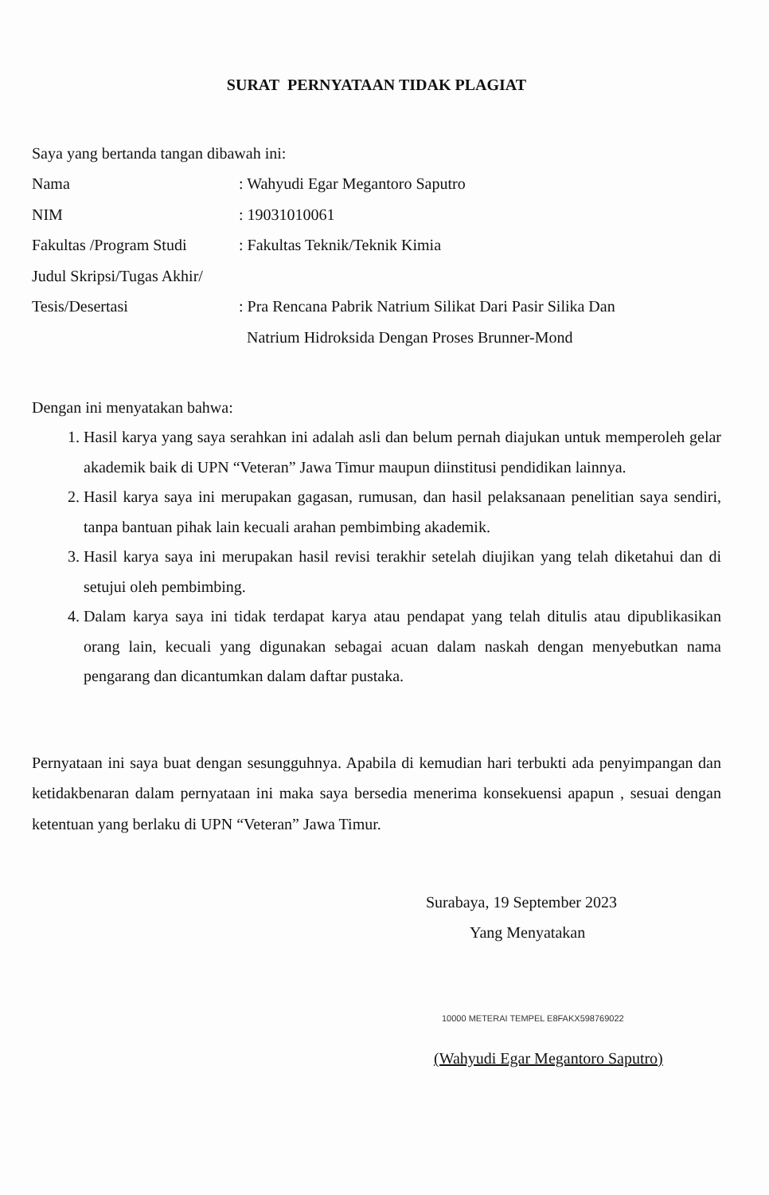SURAT PERNYATAAN TIDAK PLAGIAT
Saya yang bertanda tangan dibawah ini:
Nama : Wahyudi Egar Megantoro Saputro
NIM : 19031010061
Fakultas /Program Studi
: Fakultas Teknik/Teknik Kimia
Judul Skripsi/Tugas Akhir/
Tesis/Desertasi : Pra Rencana Pabrik Natrium Silikat Dari Pasir Silika Dan
Natrium Hidroksida Dengan Proses Brunner-Mond
Dengan ini menyatakan bahwa:
1. Hasil karya yang saya serahkan ini adalah asli dan belum pernah diajukan untuk memperoleh gelar akademik baik di UPN “Veteran” Jawa Timur maupun diinstitusi pendidikan lainnya.
2. Hasil karya saya ini merupakan gagasan, rumusan, dan hasil pelaksanaan penelitian saya sendiri, tanpa bantuan pihak lain kecuali arahan pembimbing akademik.
3. Hasil karya saya ini merupakan hasil revisi terakhir setelah diujikan yang telah diketahui dan di setujui oleh pembimbing.
4. Dalam karya saya ini tidak terdapat karya atau pendapat yang telah ditulis atau dipublikasikan orang lain, kecuali yang digunakan sebagai acuan dalam naskah dengan menyebutkan nama pengarang dan dicantumkan dalam daftar pustaka.
Pernyataan ini saya buat dengan sesungguhnya. Apabila di kemudian hari terbukti ada penyimpangan dan ketidakbenaran dalam pernyataan ini maka saya bersedia menerima konsekuensi apapun , sesuai dengan ketentuan yang berlaku di UPN “Veteran” Jawa Timur.
Surabaya, 19 September 2023
Yang Menyatakan
10000 METERAI TEMPEL E8FAKX598769022
(Wahyudi Egar Megantoro Saputro)